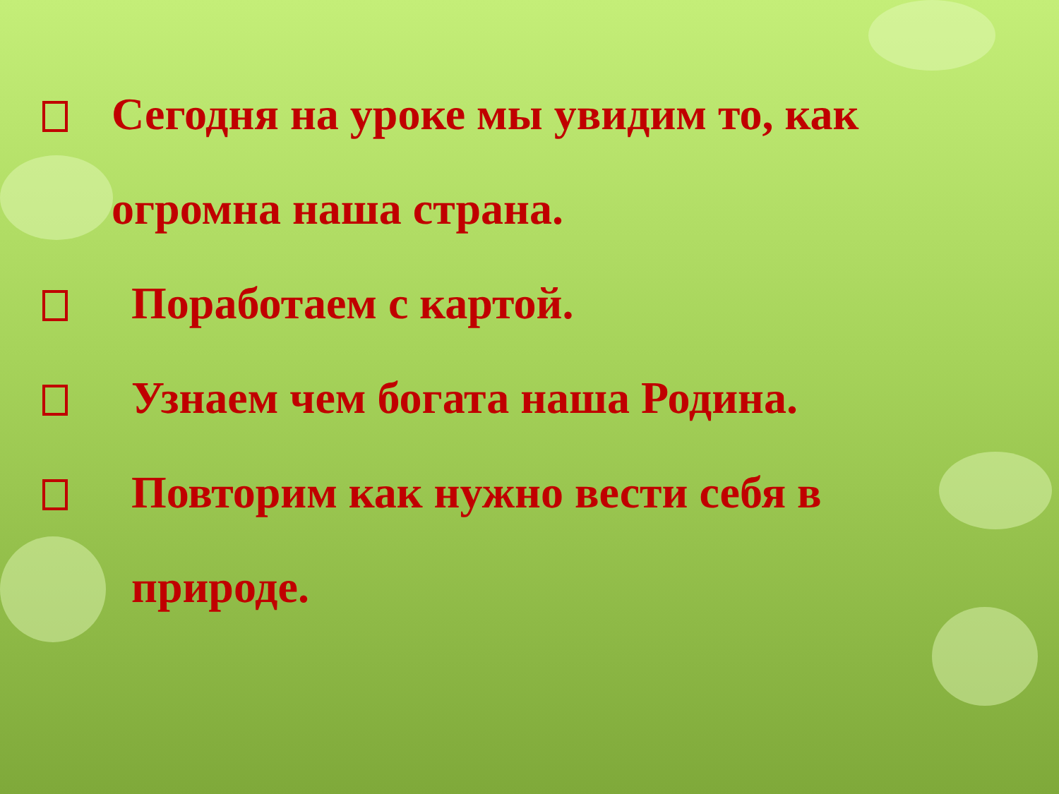Сегодня на уроке мы увидим то, как огромна наша страна.
Поработаем с картой.
Узнаем чем богата наша Родина.
Повторим как нужно вести себя в природе.